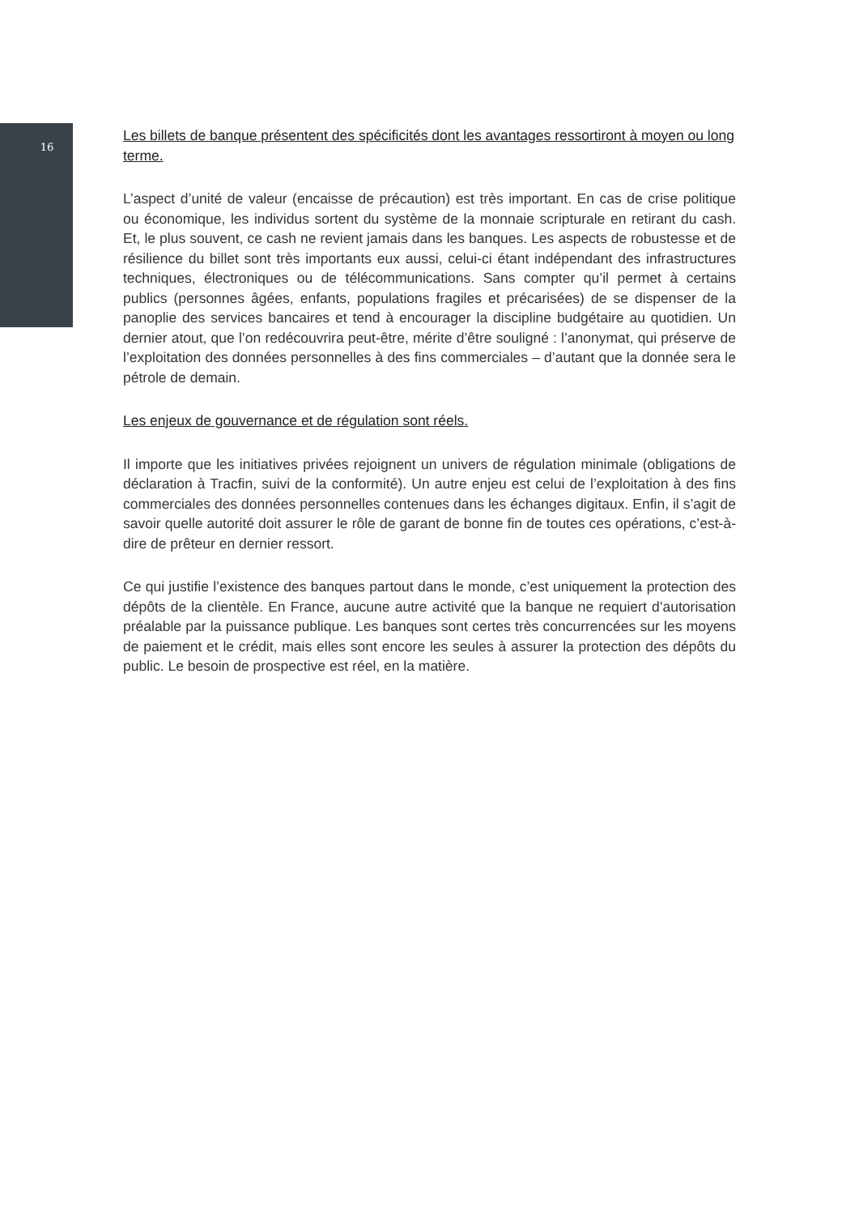16
Les billets de banque présentent des spécificités dont les avantages ressortiront à moyen ou long terme.
L’aspect d’unité de valeur (encaisse de précaution) est très important. En cas de crise politique ou économique, les individus sortent du système de la monnaie scripturale en retirant du cash. Et, le plus souvent, ce cash ne revient jamais dans les banques. Les aspects de robustesse et de résilience du billet sont très importants eux aussi, celui-ci étant indépendant des infrastructures techniques, électroniques ou de télécommunications. Sans compter qu’il permet à certains publics (personnes âgées, enfants, populations fragiles et précarisées) de se dispenser de la panoplie des services bancaires et tend à encourager la discipline budgétaire au quotidien. Un dernier atout, que l’on redécouvrira peut-être, mérite d’être souligné : l’anonymat, qui préserve de l’exploitation des données personnelles à des fins commerciales – d’autant que la donnée sera le pétrole de demain.
Les enjeux de gouvernance et de régulation sont réels.
Il importe que les initiatives privées rejoignent un univers de régulation minimale (obligations de déclaration à Tracfin, suivi de la conformité). Un autre enjeu est celui de l’exploitation à des fins commerciales des données personnelles contenues dans les échanges digitaux. Enfin, il s’agit de savoir quelle autorité doit assurer le rôle de garant de bonne fin de toutes ces opérations, c’est-à-dire de prêteur en dernier ressort.
Ce qui justifie l’existence des banques partout dans le monde, c’est uniquement la protection des dépôts de la clientèle. En France, aucune autre activité que la banque ne requiert d’autorisation préalable par la puissance publique. Les banques sont certes très concurrencées sur les moyens de paiement et le crédit, mais elles sont encore les seules à assurer la protection des dépôts du public. Le besoin de prospective est réel, en la matière.